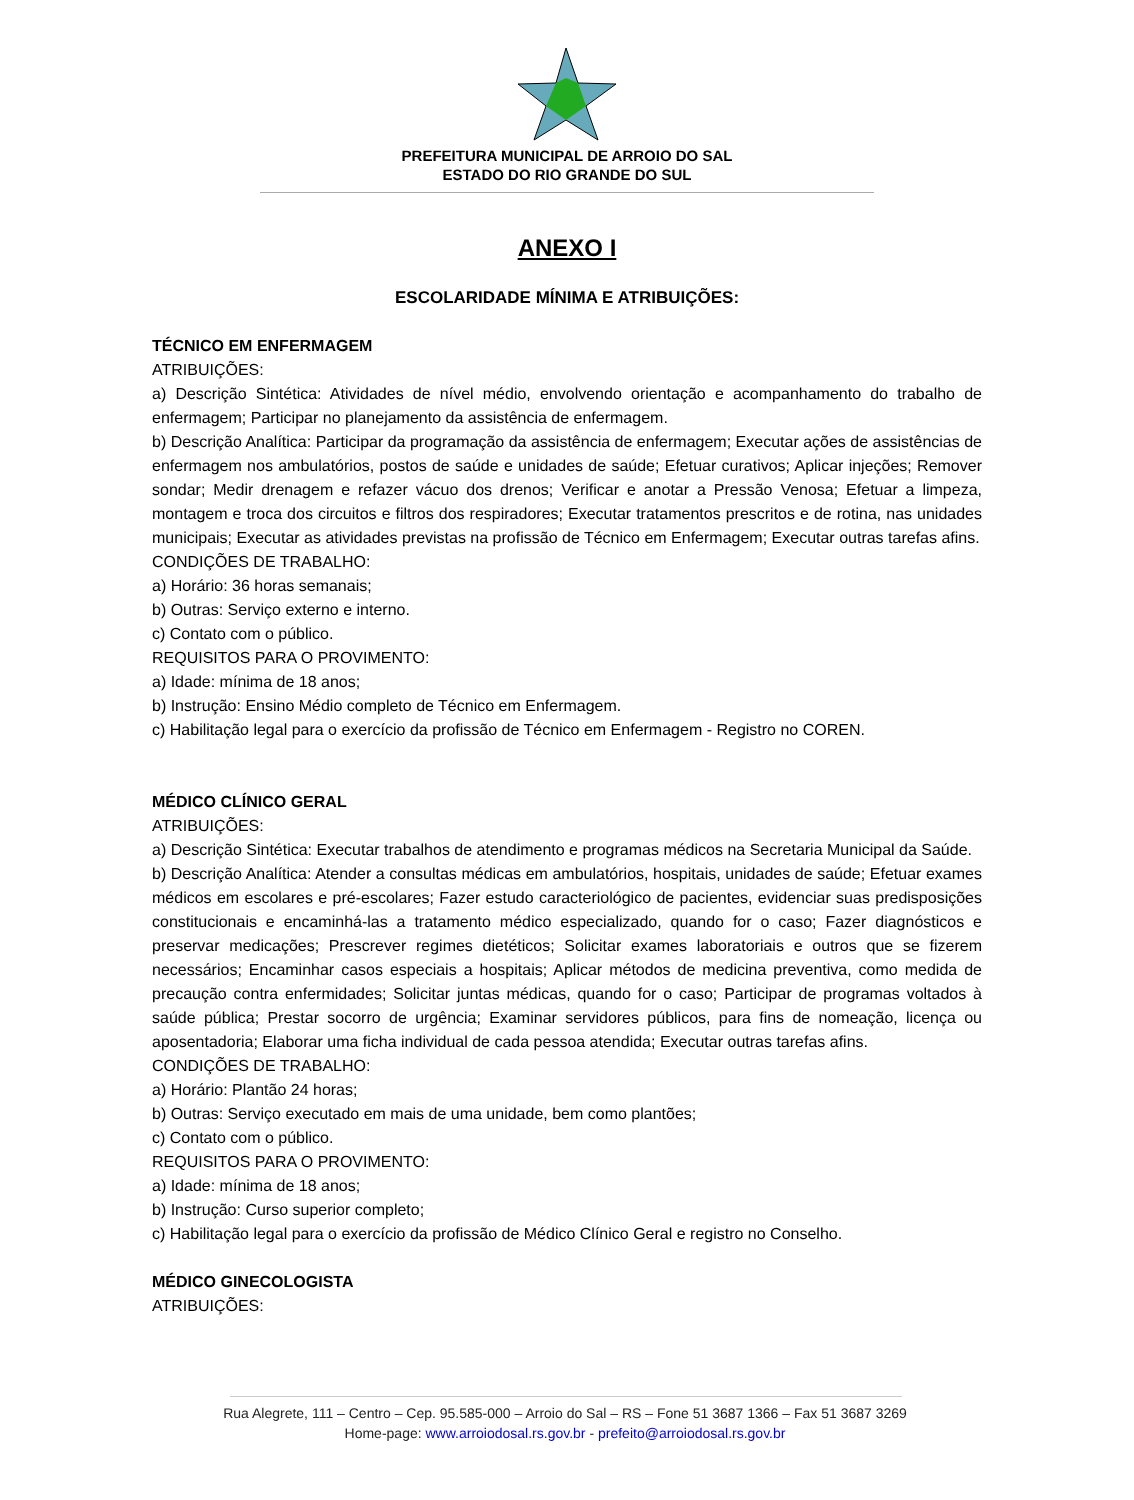PREFEITURA MUNICIPAL DE ARROIO DO SAL
ESTADO DO RIO GRANDE DO SUL
ANEXO I
ESCOLARIDADE MÍNIMA E ATRIBUIÇÕES:
TÉCNICO EM ENFERMAGEM
ATRIBUIÇÕES:
a) Descrição Sintética: Atividades de nível médio, envolvendo orientação e acompanhamento do trabalho de enfermagem; Participar no planejamento da assistência de enfermagem.
b) Descrição Analítica: Participar da programação da assistência de enfermagem; Executar ações de assistências de enfermagem nos ambulatórios, postos de saúde e unidades de saúde; Efetuar curativos; Aplicar injeções; Remover sondar; Medir drenagem e refazer vácuo dos drenos; Verificar e anotar a Pressão Venosa; Efetuar a limpeza, montagem e troca dos circuitos e filtros dos respiradores; Executar tratamentos prescritos e de rotina, nas unidades municipais; Executar as atividades previstas na profissão de Técnico em Enfermagem; Executar outras tarefas afins.
CONDIÇÕES DE TRABALHO:
a) Horário: 36 horas semanais;
b) Outras: Serviço externo e interno.
c) Contato com o público.
REQUISITOS PARA O PROVIMENTO:
a) Idade: mínima de 18 anos;
b) Instrução: Ensino Médio completo de Técnico em Enfermagem.
c) Habilitação legal para o exercício da profissão de Técnico em Enfermagem - Registro no COREN.
MÉDICO CLÍNICO GERAL
ATRIBUIÇÕES:
a) Descrição Sintética: Executar trabalhos de atendimento e programas médicos na Secretaria Municipal da Saúde.
b) Descrição Analítica: Atender a consultas médicas em ambulatórios, hospitais, unidades de saúde; Efetuar exames médicos em escolares e pré-escolares; Fazer estudo caracteriológico de pacientes, evidenciar suas predisposições constitucionais e encaminhá-las a tratamento médico especializado, quando for o caso; Fazer diagnósticos e preservar medicações; Prescrever regimes dietéticos; Solicitar exames laboratoriais e outros que se fizerem necessários; Encaminhar casos especiais a hospitais; Aplicar métodos de medicina preventiva, como medida de precaução contra enfermidades; Solicitar juntas médicas, quando for o caso; Participar de programas voltados à saúde pública; Prestar socorro de urgência; Examinar servidores públicos, para fins de nomeação, licença ou aposentadoria; Elaborar uma ficha individual de cada pessoa atendida; Executar outras tarefas afins.
CONDIÇÕES DE TRABALHO:
a) Horário: Plantão 24 horas;
b) Outras: Serviço executado em mais de uma unidade, bem como plantões;
c) Contato com o público.
REQUISITOS PARA O PROVIMENTO:
a) Idade: mínima de 18 anos;
b) Instrução: Curso superior completo;
c) Habilitação legal para o exercício da profissão de Médico Clínico Geral e registro no Conselho.
MÉDICO GINECOLOGISTA
ATRIBUIÇÕES:
Rua Alegrete, 111 – Centro – Cep. 95.585-000 – Arroio do Sal – RS – Fone 51 3687 1366 – Fax 51 3687 3269
Home-page: www.arroiodosal.rs.gov.br - prefeito@arroiodosal.rs.gov.br